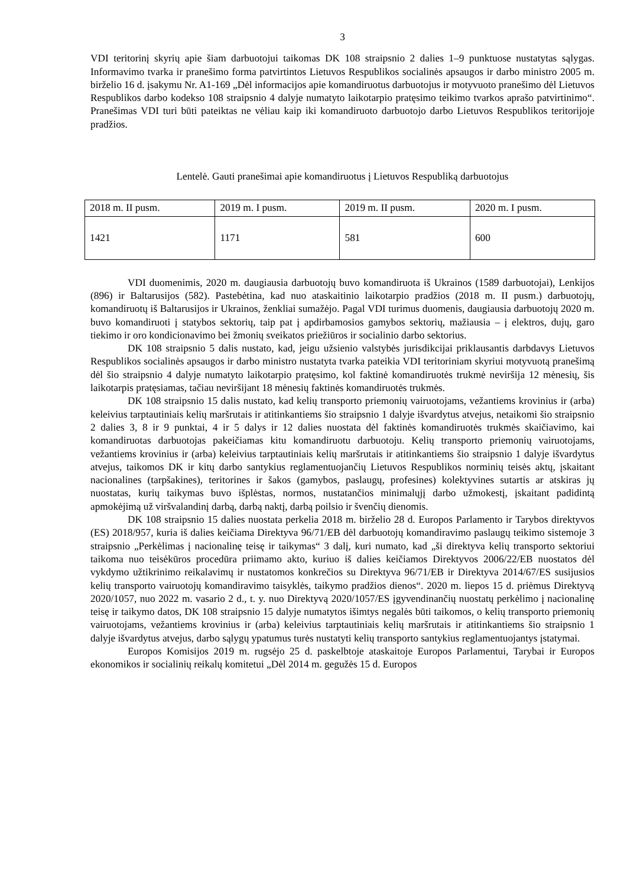3
VDI teritorinį skyrių apie šiam darbuotojui taikomas DK 108 straipsnio 2 dalies 1–9 punktuose nustatytas sąlygas. Informavimo tvarka ir pranešimo forma patvirtintos Lietuvos Respublikos socialinės apsaugos ir darbo ministro 2005 m. birželio 16 d. įsakymu Nr. A1-169 „Dėl informacijos apie komandiruotus darbuotojus ir motyvuoto pranešimo dėl Lietuvos Respublikos darbo kodekso 108 straipsnio 4 dalyje numatyto laikotarpio pratęsimo teikimo tvarkos aprašo patvirtinimo“. Pranešimas VDI turi būti pateiktas ne vėliau kaip iki komandiruoto darbuotojo darbo Lietuvos Respublikos teritorijoje pradžios.
Lentelė. Gauti pranešimai apie komandiruotus į Lietuvos Respubliką darbuotojus
| 2018 m. II pusm. | 2019 m. I pusm. | 2019 m. II pusm. | 2020 m. I pusm. |
| --- | --- | --- | --- |
| 1421 | 1171 | 581 | 600 |
VDI duomenimis, 2020 m. daugiausia darbuotojų buvo komandiruota iš Ukrainos (1589 darbuotojai), Lenkijos (896) ir Baltarusijos (582). Pastebėtina, kad nuo ataskaitinio laikotarpio pradžios (2018 m. II pusm.) darbuotojų, komandiruotų iš Baltarusijos ir Ukrainos, ženkliai sumažėjo. Pagal VDI turimus duomenis, daugiausia darbuotojų 2020 m. buvo komandiruoti į statybos sektorių, taip pat į apdirbamosios gamybos sektorių, mažiausia – į elektros, dujų, garo tiekimo ir oro kondicionavimo bei žmonių sveikatos priežiūros ir socialinio darbo sektorius.
DK 108 straipsnio 5 dalis nustato, kad, jeigu užsienio valstybės jurisdikcijai priklausantis darbdavys Lietuvos Respublikos socialinės apsaugos ir darbo ministro nustatyta tvarka pateikia VDI teritoriniam skyriui motyvuotą pranešimą dėl šio straipsnio 4 dalyje numatyto laikotarpio pratęsimo, kol faktinė komandiruotės trukmė neviršija 12 mėnesių, šis laikotarpis pratęsiamas, tačiau neviršijant 18 mėnesių faktinės komandiruotės trukmės.
DK 108 straipsnio 15 dalis nustato, kad kelių transporto priemonių vairuotojams, vežantiems krovinius ir (arba) keleivius tarptautiniais kelių maršrutais ir atitinkantiems šio straipsnio 1 dalyje išvardytus atvejus, netaikomi šio straipsnio 2 dalies 3, 8 ir 9 punktai, 4 ir 5 dalys ir 12 dalies nuostata dėl faktinės komandiruotės trukmės skaičiavimo, kai komandiruotas darbuotojas pakeičiamas kitu komandiruotu darbuotoju. Kelių transporto priemonių vairuotojams, vežantiems krovinius ir (arba) keleivius tarptautiniais kelių maršrutais ir atitinkantiems šio straipsnio 1 dalyje išvardytus atvejus, taikomos DK ir kitų darbo santykius reglamentuojančių Lietuvos Respublikos norminių teisės aktų, įskaitant nacionalines (tarpšakines), teritorines ir šakos (gamybos, paslaugų, profesines) kolektyvines sutartis ar atskiras jų nuostatas, kurių taikymas buvo išplėstas, normos, nustatančios minimalųjį darbo užmokestį, įskaitant padidintą apmokėjimą už viršvalandinį darbą, darbą naktį, darbą poilsio ir švenčių dienomis.
DK 108 straipsnio 15 dalies nuostata perkelia 2018 m. birželio 28 d. Europos Parlamento ir Tarybos direktyvos (ES) 2018/957, kuria iš dalies keičiama Direktyva 96/71/EB dėl darbuotojų komandiravimo paslaugų teikimo sistemoje 3 straipsnio „Perkėlimas į nacionalinę teisę ir taikymas“ 3 dalį, kuri numato, kad „ši direktyva kelių transporto sektoriui taikoma nuo teisėkūros procedūra priimamo akto, kuriuo iš dalies keičiamos Direktyvos 2006/22/EB nuostatos dėl vykdymo užtikrinimo reikalavimų ir nustatomos konkrečios su Direktyva 96/71/EB ir Direktyva 2014/67/ES susijusios kelių transporto vairuotojų komandiravimo taisyklės, taikymo pradžios dienos“. 2020 m. liepos 15 d. priėmus Direktyvą 2020/1057, nuo 2022 m. vasario 2 d., t. y. nuo Direktyvą 2020/1057/ES įgyvendinančių nuostatų perkėlimo į nacionalinę teisę ir taikymo datos, DK 108 straipsnio 15 dalyje numatytos išimtys negalės būti taikomos, o kelių transporto priemonių vairuotojams, vežantiems krovinius ir (arba) keleivius tarptautiniais kelių maršrutais ir atitinkantiems šio straipsnio 1 dalyje išvardytus atvejus, darbo sąlygų ypatumus turės nustatyti kelių transporto santykius reglamentuojantys įstatymai.
Europos Komisijos 2019 m. rugsėjo 25 d. paskelbtoje ataskaitoje Europos Parlamentui, Tarybai ir Europos ekonomikos ir socialinių reikalų komitetui „Dėl 2014 m. gegužės 15 d. Europos